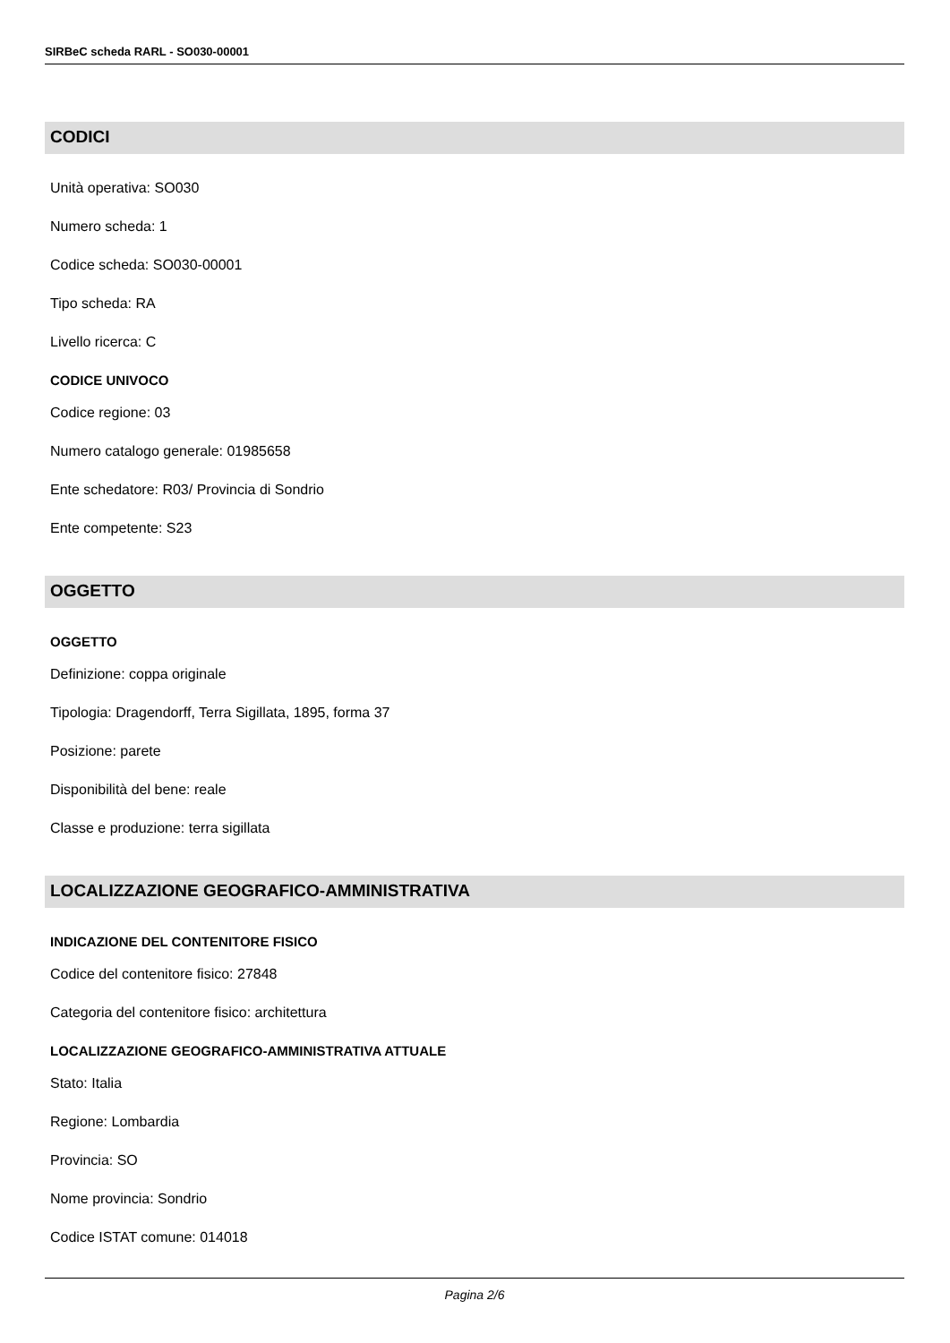SIRBeC scheda RARL - SO030-00001
CODICI
Unità operativa: SO030
Numero scheda: 1
Codice scheda: SO030-00001
Tipo scheda: RA
Livello ricerca: C
CODICE UNIVOCO
Codice regione: 03
Numero catalogo generale: 01985658
Ente schedatore: R03/ Provincia di Sondrio
Ente competente: S23
OGGETTO
OGGETTO
Definizione: coppa originale
Tipologia: Dragendorff, Terra Sigillata, 1895, forma 37
Posizione: parete
Disponibilità del bene: reale
Classe e produzione: terra sigillata
LOCALIZZAZIONE GEOGRAFICO-AMMINISTRATIVA
INDICAZIONE DEL CONTENITORE FISICO
Codice del contenitore fisico: 27848
Categoria del contenitore fisico: architettura
LOCALIZZAZIONE GEOGRAFICO-AMMINISTRATIVA ATTUALE
Stato: Italia
Regione: Lombardia
Provincia: SO
Nome provincia: Sondrio
Codice ISTAT comune: 014018
Pagina 2/6